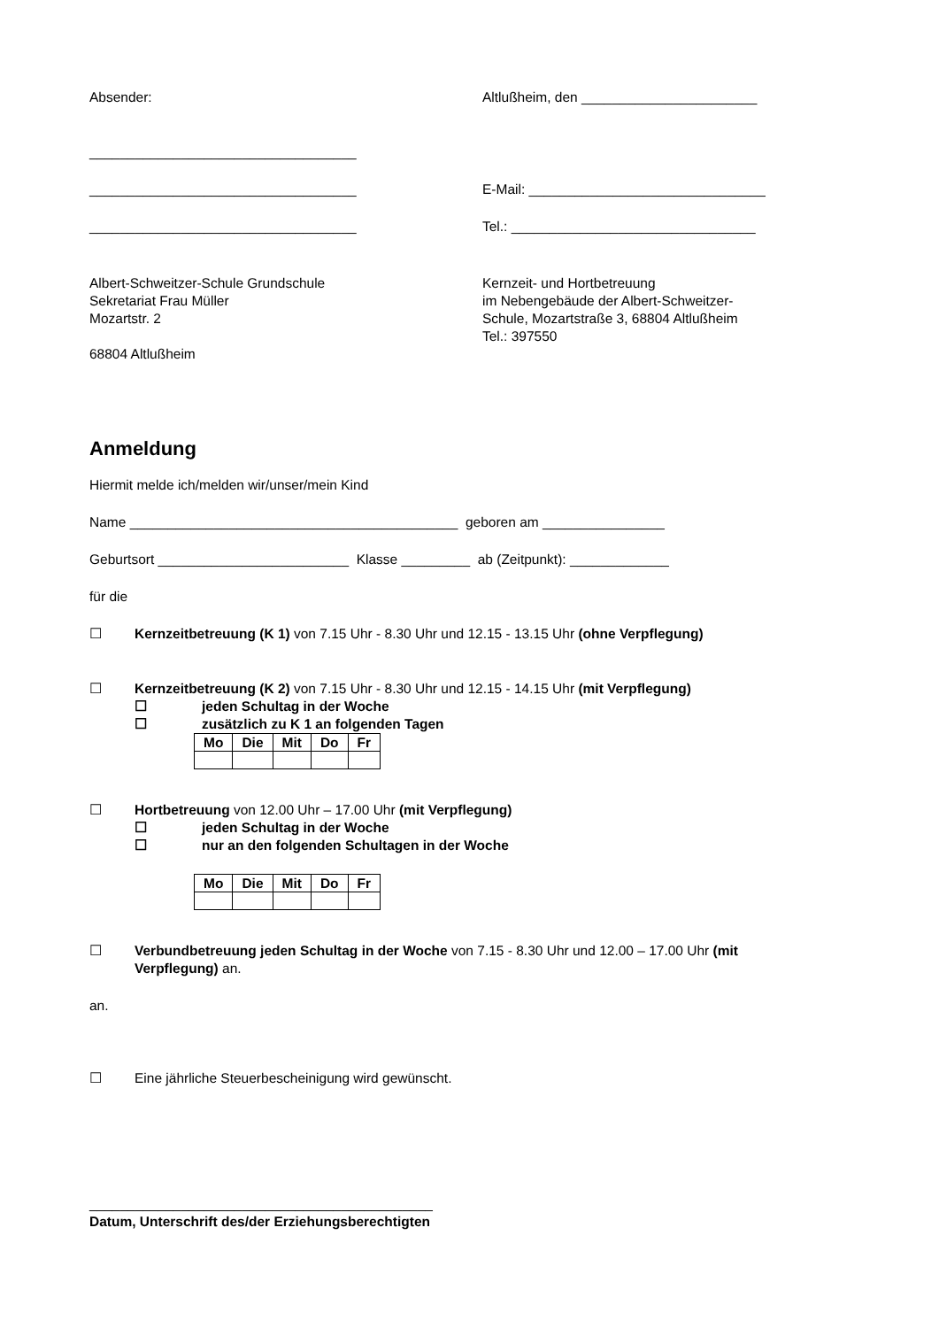Absender: Altlußheim, den _______________________
___________________________________
___________________________________ E-Mail: _______________________________
___________________________________ Tel.: ________________________________
Albert-Schweitzer-Schule Grundschule
Sekretariat Frau Müller
Mozartstr. 2
68804 Altlußheim
Kernzeit- und Hortbetreuung
im Nebengebäude der Albert-Schweitzer-
Schule, Mozartstraße 3, 68804 Altlußheim
Tel.: 397550
Anmeldung
Hiermit melde ich/melden wir/unser/mein Kind
Name ___________________________________________ geboren am ________________
Geburtsort _________________________ Klasse _________ ab (Zeitpunkt): _____________
für die
☐ Kernzeitbetreuung (K 1) von 7.15 Uhr - 8.30 Uhr und 12.15 - 13.15 Uhr (ohne Verpflegung)
☐ Kernzeitbetreuung (K 2) von 7.15 Uhr - 8.30 Uhr und 12.15 - 14.15 Uhr (mit Verpflegung)
☐ jeden Schultag in der Woche
☐ zusätzlich zu K 1 an folgenden Tagen
| Mo | Die | Mit | Do | Fr |
☐ Hortbetreuung von 12.00 Uhr – 17.00 Uhr (mit Verpflegung)
☐ jeden Schultag in der Woche
☐ nur an den folgenden Schultagen in der Woche
| Mo | Die | Mit | Do | Fr |
☐ Verbundbetreuung jeden Schultag in der Woche von 7.15 - 8.30 Uhr und 12.00 – 17.00 Uhr (mit Verpflegung) an.
an.
☐ Eine jährliche Steuerbescheinigung wird gewünscht.
_____________________________________________
Datum, Unterschrift des/der Erziehungsberechtigten